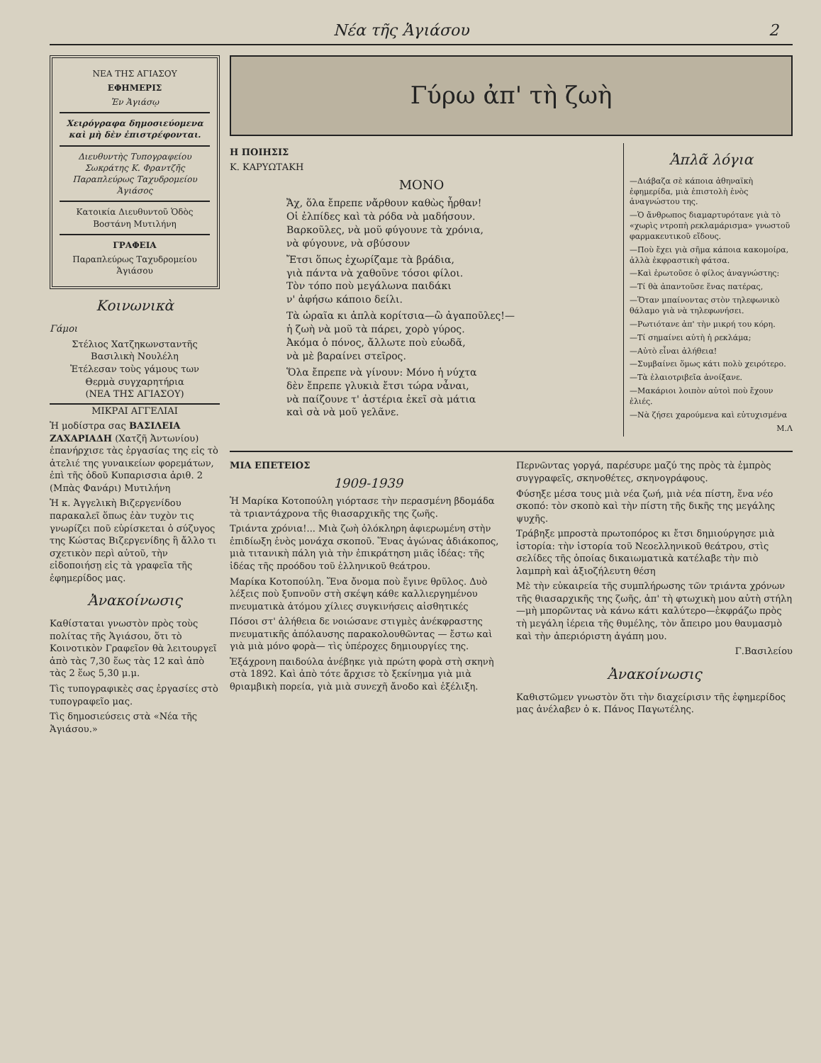Νέα τῆς Ἁγιάσου 2
ΝΕΑ ΤΗΣ ΑΓΙΑΣΟΥ
ΕΦΗΜΕΡΙΣ
Ἐν Ἁγιάσῳ
Χειρόγραφα δημοσιεύομενα καὶ μὴ δὲν ἐπιστρέφονται.
Διευθυντὴς Τυπογραφείου Σωκράτης Κ. Φραντζῆς Παραπλεύρως Ταχυδρομείου Ἁγιάσος
Κατοικία Διευθυντοῦ Ὁδὸς Βοστάνη Μυτιλήνη
ΓΡΑΦΕΙΑ
Παραπλεύρως Ταχυδρομείου Ἁγιάσου
Κοινωνικὰ
Γάμοι
Στέλιος Χατζηκωνσταντῆς
Βασιλικὴ Νουλέλη
Ἐτέλεσαν τοὺς γάμους των
Θερμὰ συγχαρητήρια
(ΝΕΑ ΤΗΣ ΑΓΙΑΣΟΥ)
ΜΙΚΡΑΙ ΑΓΓΕΛΙΑΙ
Ἡ μοδίστρα σας ΒΑΣΙΛΕΙΑ ΖΑΧΑΡΙΑΔΗ (Χατζῆ Ἀντωνίου) ἐπανήρχισε τὰς ἐργασίας της εἰς τὸ ἀτελιέ της γυναικείων φορεμάτων, ἐπὶ τῆς ὁδοῦ Κυπαρισσια ἀριθ. 2 (Μπὰς Φανάρι) Μυτιλήνη
Ἡ κ. Ἀγγελικὴ Βιζεργενίδου παρακαλεῖ ὅπως ἐὰν τυχὸν τις γνωρίζει ποῦ εὑρίσκεται ὁ σύζυγος της Κώστας Βιζεργενίδης ἢ ἄλλο τι σχετικὸν περὶ αὐτοῦ, τὴν εἰδοποιήσῃ εἰς τὰ γραφεῖα τῆς ἐφημερίδος μας.
Ἀνακοίνωσις
Καθίσταται γνωστὸν πρὸς τοὺς πολίτας τῆς Ἁγιάσου, ὅτι τὸ Κοινοτικὸν Γραφεῖον θὰ λειτουργεῖ ἀπὸ τὰς 7,30 ἕως τὰς 12 καὶ ἀπὸ τὰς 2 ἕως 5,30 μ.μ.
Τὶς τυπογραφικὲς σας ἐργασίες στὸ τυπογραφεῖο μας.
Τὶς δημοσιεύσεις στὰ «Νέα τῆς Ἁγιάσου.»
Γύρω ἀπ' τὴ ζωὴ
Η ΠΟΙΗΣΙΣ
Κ. ΚΑΡΥΩΤΑΚΗ
ΜΟΝΟ
Ἄχ, ὅλα ἔπρεπε νἄρθουν καθὼς ἦρθαν!
Οἱ ἐλπίδες καὶ τὰ ρόδα νὰ μαδήσουν.
Βαρκοῦλες, νὰ μοῦ φύγουνε τὰ χρόνια,
νὰ φύγουνε, νὰ σβύσουν
Ἔτσι ὅπως ἐχωρίζαμε τὰ βράδια,
γιὰ πάντα νὰ χαθοῦνε τόσοι φίλοι.
Τὸν τόπο ποὺ μεγάλωνα παιδάκι
ν' ἀφήσω κάποιο δείλι.
Τὰ ὡραῖα κι ἁπλὰ κορίτσια—ὢ ἀγαποῦλες!—
ἡ ζωὴ νὰ μοῦ τὰ πάρει, χορὸ γύρος.
Ἀκόμα ὁ πόνος, ἄλλωτε ποὺ εὐωδᾶ,
νὰ μὲ βαραίνει στεῖρος.
Ὅλα ἔπρεπε νὰ γίνουν: Μόνο ἡ νύχτα
δὲν ἔπρεπε γλυκιὰ ἔτσι τώρα νἆναι,
νὰ παίζουνε τ' ἀστέρια ἐκεῖ σὰ μάτια
καὶ σὰ νὰ μοῦ γελᾶνε.
Ἁπλᾶ λόγια
—Διάβαζα σὲ κάποια ἀθηναϊκὴ ἐφημερίδα, μιὰ ἐπιστολὴ ἑνὸς ἀναγνώστου της.
—Ὁ ἄνθρωπος διαμαρτυρότανε γιὰ τὸ «χωρὶς ντροπὴ ρεκλαμάρισμα» γνωστοῦ φαρμακευτικοῦ εἴδους.
—Ποὺ ἔχει γιὰ σῆμα κάποια κακομοίρα, ἀλλὰ ἐκφραστικὴ φάτσα.
—Καὶ ἐρωτοῦσε ὁ φίλος ἀναγνώστης:
—Τί θὰ ἀπαντοῦσε ἕνας πατέρας,
—Ὅταν μπαίνοντας στὸν τηλεφωνικὸ θάλαμο γιὰ νὰ τηλεφωνήσει.
—Ρωτιότανε ἀπ' τὴν μικρή του κόρη.
—Τί σημαίνει αὐτὴ ἡ ρεκλάμα;
—Αὐτὸ εἶναι ἀλήθεια!
—Συμβαίνει ὅμως κάτι πολὺ χειρότερο.
—Τὰ ἐλαιοτριβεῖα ἀνοίξανε.
—Μακάριοι λοιπὸν αὐτοὶ ποὺ ἔχουν ἐλιές.
—Νὰ ζήσει χαρούμενα καὶ εὐτυχισμένα
Μ.Λ
ΜΙΑ ΕΠΕΤΕΙΟΣ
1909-1939
Ἡ Μαρίκα Κοτοπούλη γιόρτασε τὴν περασμένη βδομάδα τὰ τριαντάχρονα τῆς θιασαρχικῆς της ζωῆς.
Τριάντα χρόνια!... Μιὰ ζωὴ ὁλόκληρη ἀφιερωμένη στὴν ἐπιδίωξη ἑνὸς μονάχα σκοποῦ. Ἕνας ἀγώνας ἀδιάκοπος, μιὰ τιτανικὴ πάλη γιὰ τὴν ἐπικράτηση μιᾶς ἰδέας: τῆς ἰδέας τῆς προόδου τοῦ ἑλληνικοῦ θεάτρου.
Μαρίκα Κοτοπούλη. Ἕνα ὄνομα ποὺ ἔγινε θρῦλος. Δυὸ λέξεις ποὺ ξυπνοῦν στὴ σκέψη κάθε καλλιεργημένου πνευματικὰ ἀτόμου χίλιες συγκινήσεις αἰσθητικές
Πόσοι στ' ἀλήθεια δε νοιώσανε στιγμὲς ἀνέκφραστης πνευματικῆς ἀπόλαυσης παρακολουθῶντας — ἔστω καὶ γιὰ μιὰ μόνο φορὰ— τὶς ὑπέροχες δημιουργίες της.
Ἑξάχρονη παιδούλα ἀνέβηκε γιὰ πρώτη φορὰ στὴ σκηνὴ στὰ 1892. Καὶ ἀπὸ τότε ἄρχισε τὸ ξεκίνημα γιὰ μιὰ θριαμβικὴ πορεία, γιὰ μιὰ συνεχῆ ἄνοδο καὶ ἐξέλιξη.
Περνῶντας γοργά, παρέσυρε μαζύ της πρὸς τὰ ἐμπρὸς συγγραφεῖς, σκηνοθέτες, σκηνογράφους.
Φύσηξε μέσα τους μιὰ νέα ζωή, μιὰ νέα πίστη, ἕνα νέο σκοπό: τὸν σκοπὸ καὶ τὴν πίστη τῆς δικῆς της μεγάλης ψυχῆς.
Τράβηξε μπροστὰ πρωτοπόρος κι ἔτσι δημιούργησε μιὰ ἱστορία: τὴν ἱστορία τοῦ Νεοελληνικοῦ θεάτρου, στὶς σελίδες τῆς ὁποίας δικαιωματικὰ κατέλαβε τὴν πιὸ λαμπρὴ καὶ ἀξιοζήλευτη θέση
Μὲ τὴν εὐκαιρεία τῆς συμπλήρωσης τῶν τριάντα χρόνων τῆς θιασαρχικῆς της ζωῆς, ἀπ' τὴ φτωχικὴ μου αὐτὴ στήλη—μὴ μπορῶντας νὰ κάνω κάτι καλύτερο—ἐκφράζω πρὸς τὴ μεγάλη ἱέρεια τῆς θυμέλης, τὸν ἄπειρο μου θαυμασμὸ καὶ τὴν ἀπεριόριστη ἀγάπη μου.
Γ.Βασιλείου
Ἀνακοίνωσις
Καθιστῶμεν γνωστὸν ὅτι τὴν διαχείρισιν τῆς ἐφημερίδος μας ἀνέλαβεν ὁ κ. Πάνος Παγωτέλης.